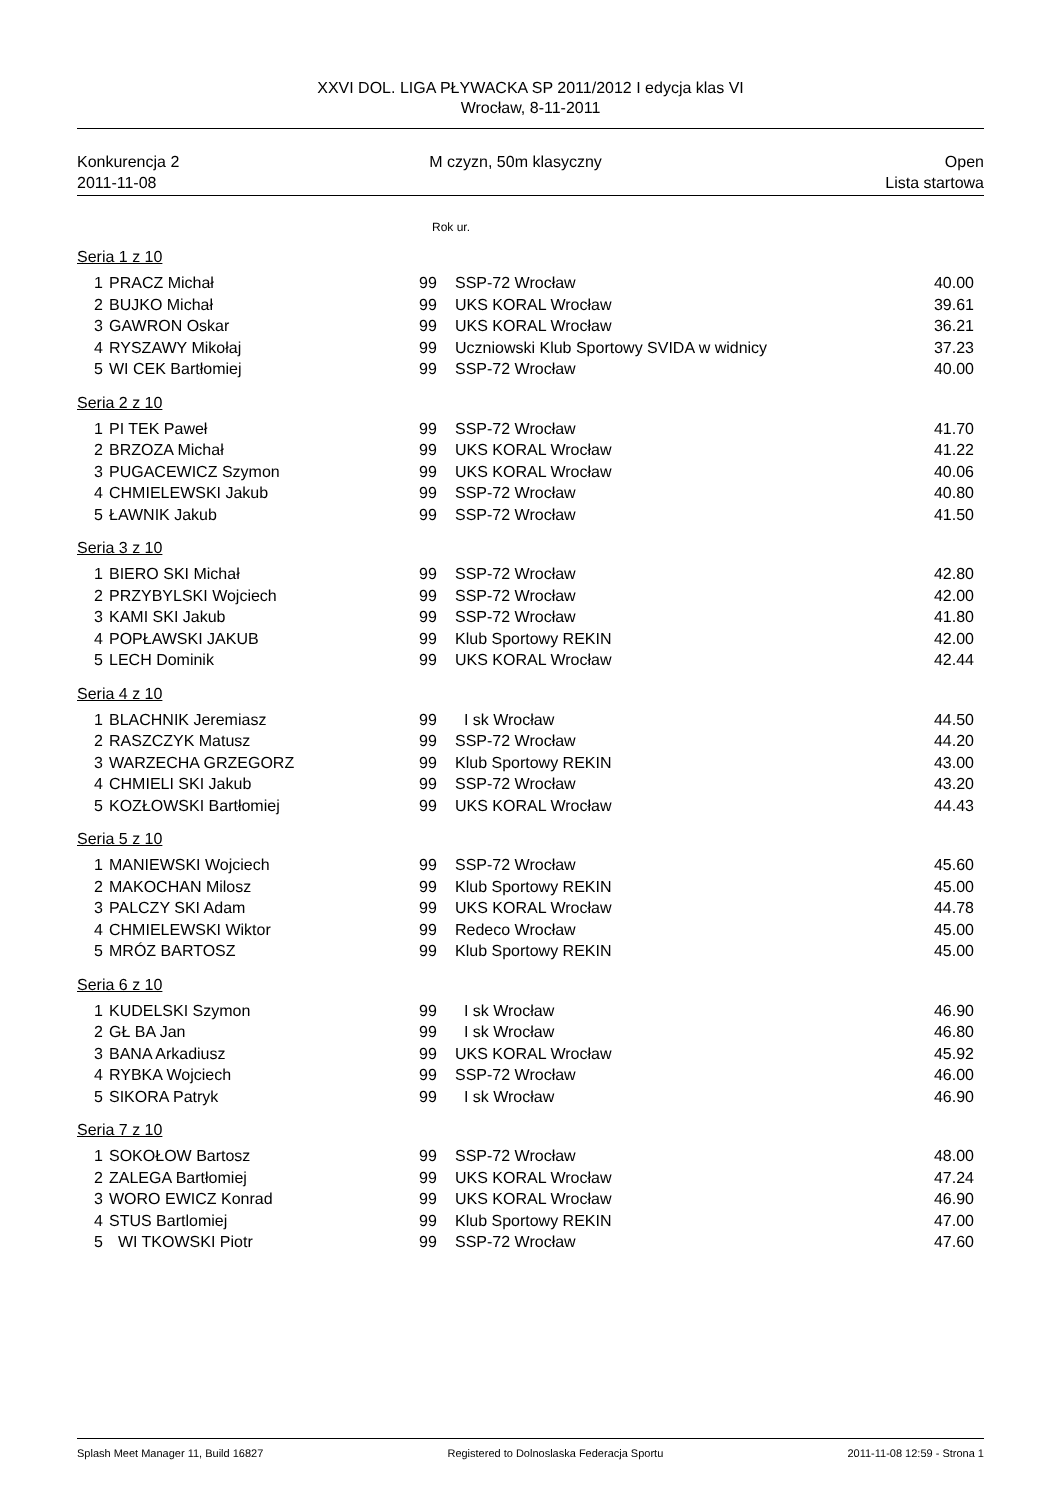XXVI DOL. LIGA PŁYWACKA SP 2011/2012 I edycja klas VI
Wrocław, 8-11-2011
Konkurencja 2
2011-11-08
M czyzn, 50m klasyczny Open
Lista startowa
Rok ur.
Seria 1 z 10
| 1 | PRACZ Michał | 99 | SSP-72 Wrocław | 40.00 |
| 2 | BUJKO Michał | 99 | UKS KORAL Wrocław | 39.61 |
| 3 | GAWRON Oskar | 99 | UKS KORAL Wrocław | 36.21 |
| 4 | RYSZAWY Mikołaj | 99 | Uczniowski Klub Sportowy SVIDA w widnicy | 37.23 |
| 5 | WI CEK Bartłomiej | 99 | SSP-72 Wrocław | 40.00 |
Seria 2 z 10
| 1 | PI TEK Paweł | 99 | SSP-72 Wrocław | 41.70 |
| 2 | BRZOZA Michał | 99 | UKS KORAL Wrocław | 41.22 |
| 3 | PUGACEWICZ Szymon | 99 | UKS KORAL Wrocław | 40.06 |
| 4 | CHMIELEWSKI Jakub | 99 | SSP-72 Wrocław | 40.80 |
| 5 | ŁAWNIK Jakub | 99 | SSP-72 Wrocław | 41.50 |
Seria 3 z 10
| 1 | BIERO SKI Michał | 99 | SSP-72 Wrocław | 42.80 |
| 2 | PRZYBYLSKI Wojciech | 99 | SSP-72 Wrocław | 42.00 |
| 3 | KAMI SKI Jakub | 99 | SSP-72 Wrocław | 41.80 |
| 4 | POPŁAWSKI JAKUB | 99 | Klub Sportowy REKIN | 42.00 |
| 5 | LECH Dominik | 99 | UKS KORAL Wrocław | 42.44 |
Seria 4 z 10
| 1 | BLACHNIK Jeremiasz | 99 | I sk Wrocław | 44.50 |
| 2 | RASZCZYK Matusz | 99 | SSP-72 Wrocław | 44.20 |
| 3 | WARZECHA GRZEGORZ | 99 | Klub Sportowy REKIN | 43.00 |
| 4 | CHMIELI SKI Jakub | 99 | SSP-72 Wrocław | 43.20 |
| 5 | KOZŁOWSKI Bartłomiej | 99 | UKS KORAL Wrocław | 44.43 |
Seria 5 z 10
| 1 | MANIEWSKI Wojciech | 99 | SSP-72 Wrocław | 45.60 |
| 2 | MAKOCHAN Milosz | 99 | Klub Sportowy REKIN | 45.00 |
| 3 | PALCZY SKI Adam | 99 | UKS KORAL Wrocław | 44.78 |
| 4 | CHMIELEWSKI Wiktor | 99 | Redeco Wrocław | 45.00 |
| 5 | MRÓZ BARTOSZ | 99 | Klub Sportowy REKIN | 45.00 |
Seria 6 z 10
| 1 | KUDELSKI Szymon | 99 | I sk Wrocław | 46.90 |
| 2 | GŁ BA Jan | 99 | I sk Wrocław | 46.80 |
| 3 | BANA Arkadiusz | 99 | UKS KORAL Wrocław | 45.92 |
| 4 | RYBKA Wojciech | 99 | SSP-72 Wrocław | 46.00 |
| 5 | SIKORA Patryk | 99 | I sk Wrocław | 46.90 |
Seria 7 z 10
| 1 | SOKOŁOW Bartosz | 99 | SSP-72 Wrocław | 48.00 |
| 2 | ZALEGA Bartłomiej | 99 | UKS KORAL Wrocław | 47.24 |
| 3 | WORO EWICZ Konrad | 99 | UKS KORAL Wrocław | 46.90 |
| 4 | STUS Bartlomiej | 99 | Klub Sportowy REKIN | 47.00 |
| 5 | WI TKOWSKI Piotr | 99 | SSP-72 Wrocław | 47.60 |
Splash Meet Manager 11, Build 16827 Registered to Dolnoslaska Federacja Sportu 2011-11-08 12:59 - Strona 1